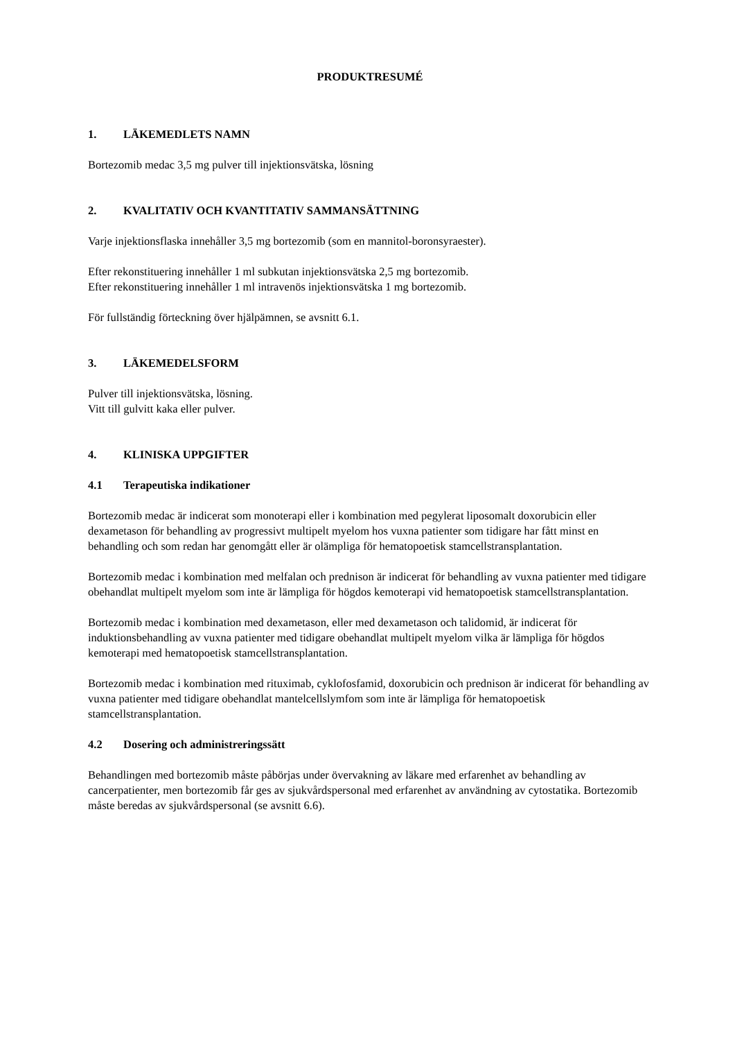PRODUKTRESUMÉ
1. LÄKEMEDLETS NAMN
Bortezomib medac 3,5 mg pulver till injektionsvätska, lösning
2. KVALITATIV OCH KVANTITATIV SAMMANSÄTTNING
Varje injektionsflaska innehåller 3,5 mg bortezomib (som en mannitol-boronsyraester).
Efter rekonstituering innehåller 1 ml subkutan injektionsvätska 2,5 mg bortezomib.
Efter rekonstituering innehåller 1 ml intravenös injektionsvätska 1 mg bortezomib.
För fullständig förteckning över hjälpämnen, se avsnitt 6.1.
3. LÄKEMEDELSFORM
Pulver till injektionsvätska, lösning.
Vitt till gulvitt kaka eller pulver.
4. KLINISKA UPPGIFTER
4.1 Terapeutiska indikationer
Bortezomib medac är indicerat som monoterapi eller i kombination med pegylerat liposomalt doxorubicin eller dexametason för behandling av progressivt multipelt myelom hos vuxna patienter som tidigare har fått minst en behandling och som redan har genomgått eller är olämpliga för hematopoetisk stamcellstransplantation.
Bortezomib medac i kombination med melfalan och prednison är indicerat för behandling av vuxna patienter med tidigare obehandlat multipelt myelom som inte är lämpliga för högdos kemoterapi vid hematopoetisk stamcellstransplantation.
Bortezomib medac i kombination med dexametason, eller med dexametason och talidomid, är indicerat för induktionsbehandling av vuxna patienter med tidigare obehandlat multipelt myelom vilka är lämpliga för högdos kemoterapi med hematopoetisk stamcellstransplantation.
Bortezomib medac i kombination med rituximab, cyklofosfamid, doxorubicin och prednison är indicerat för behandling av vuxna patienter med tidigare obehandlat mantelcellslymfom som inte är lämpliga för hematopoetisk stamcellstransplantation.
4.2 Dosering och administreringssätt
Behandlingen med bortezomib måste påbörjas under övervakning av läkare med erfarenhet av behandling av cancerpatienter, men bortezomib får ges av sjukvårdspersonal med erfarenhet av användning av cytostatika. Bortezomib måste beredas av sjukvårdspersonal (se avsnitt 6.6).